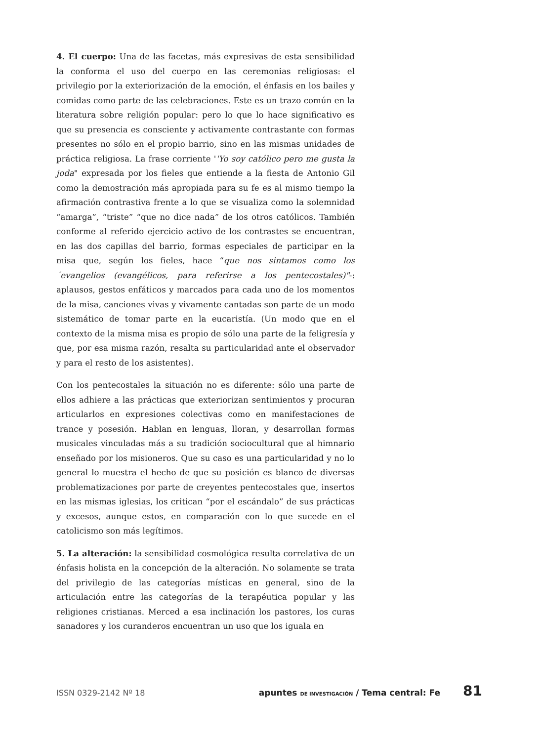4. El cuerpo: Una de las facetas, más expresivas de esta sensibilidad la conforma el uso del cuerpo en las ceremonias religiosas: el privilegio por la exteriorización de la emoción, el énfasis en los bailes y comidas como parte de las celebraciones. Este es un trazo común en la literatura sobre religión popular: pero lo que lo hace significativo es que su presencia es consciente y activamente contrastante con formas presentes no sólo en el propio barrio, sino en las mismas unidades de práctica religiosa. La frase corriente ''Yo soy católico pero me gusta la joda" expresada por los fieles que entiende a la fiesta de Antonio Gil como la demostración más apropiada para su fe es al mismo tiempo la afirmación contrastiva frente a lo que se visualiza como la solemnidad “amarga”, “triste” “que no dice nada” de los otros católicos. También conforme al referido ejercicio activo de los contrastes se encuentran, en las dos capillas del barrio, formas especiales de participar en la misa que, según los fieles, hace “que nos sintamos como los ´evangelios (evangélicos, para referirse a los pentecostales)"-: aplausos, gestos enfáticos y marcados para cada uno de los momentos de la misa, canciones vivas y vivamente cantadas son parte de un modo sistemático de tomar parte en la eucaristía. (Un modo que en el contexto de la misma misa es propio de sólo una parte de la feligresía y que, por esa misma razón, resalta su particularidad ante el observador y para el resto de los asistentes).
Con los pentecostales la situación no es diferente: sólo una parte de ellos adhiere a las prácticas que exteriorizan sentimientos y procuran articularlos en expresiones colectivas como en manifestaciones de trance y posesión. Hablan en lenguas, lloran, y desarrollan formas musicales vinculadas más a su tradición sociocultural que al himnario enseñado por los misioneros. Que su caso es una particularidad y no lo general lo muestra el hecho de que su posición es blanco de diversas problematizaciones por parte de creyentes pentecostales que, insertos en las mismas iglesias, los critican “por el escándalo” de sus prácticas y excesos, aunque estos, en comparación con lo que sucede en el catolicismo son más legítimos.
5. La alteración: la sensibilidad cosmológica resulta correlativa de un énfasis holista en la concepción de la alteración. No solamente se trata del privilegio de las categorías místicas en general, sino de la articulación entre las categorías de la terapéutica popular y las religiones cristianas. Merced a esa inclinación los pastores, los curas sanadores y los curanderos encuentran un uso que los iguala en
ISSN 0329-2142 Nº 18 apuntes DE INVESTIGACIÓN / Tema central: Fe 81